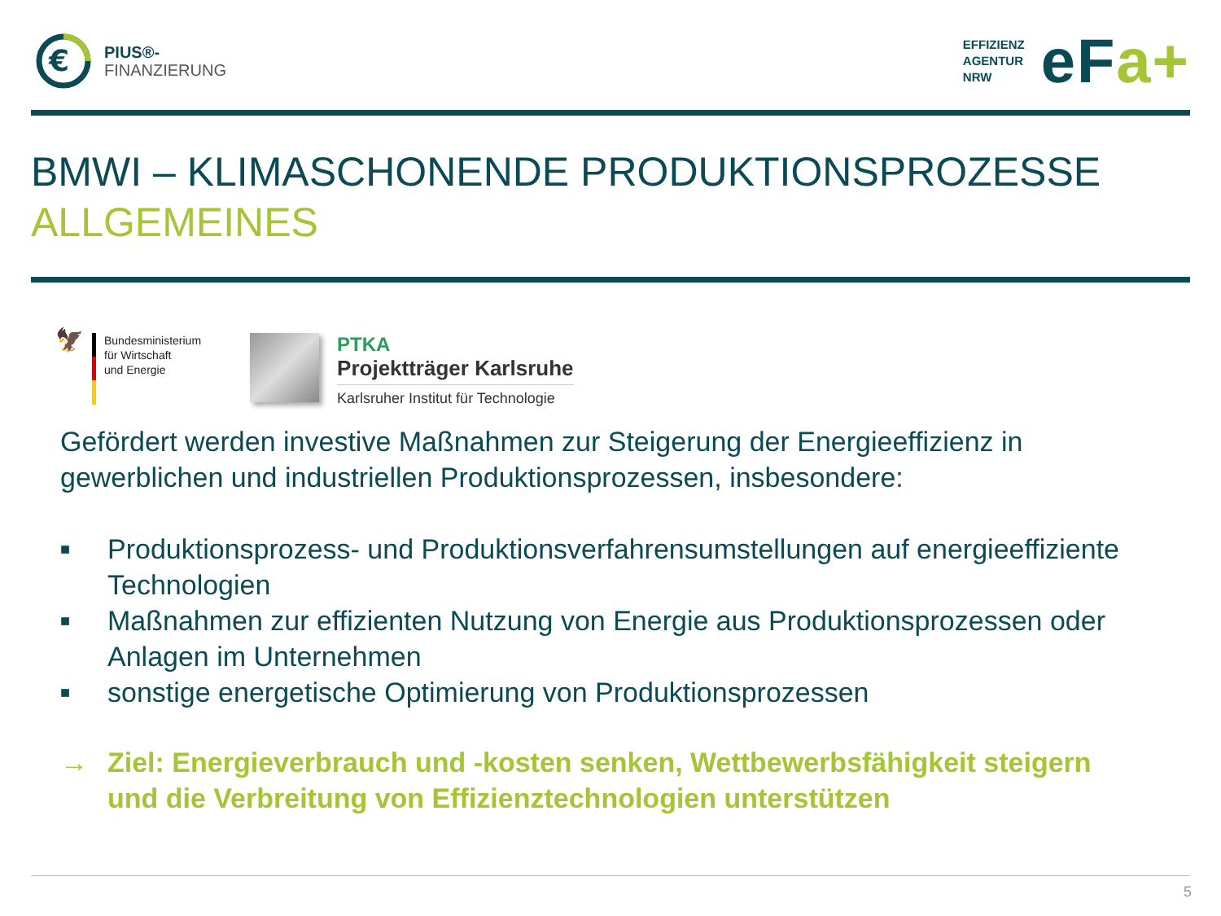€
PIUS®-
FINANZIERUNG
EFFIZIENZ
AGENTUR
NRW
eFa+
BMWI – KLIMASCHONENDE PRODUKTIONSPROZESSE
ALLGEMEINES
🦅
Bundesministerium
für Wirtschaft
und Energie
PTKA
Projektträger Karlsruhe
Karlsruher Institut für Technologie
Gefördert werden investive Maßnahmen zur Steigerung der Energieeffizienz in gewerblichen und industriellen Produktionsprozessen, insbesondere:
■ Produktionsprozess- und Produktionsverfahrensumstellungen auf energieeffiziente Technologien
■ Maßnahmen zur effizienten Nutzung von Energie aus Produktionsprozessen oder Anlagen im Unternehmen
■ sonstige energetische Optimierung von Produktionsprozessen
→ Ziel: Energieverbrauch und -kosten senken, Wettbewerbsfähigkeit steigern und die Verbreitung von Effizienztechnologien unterstützen
5